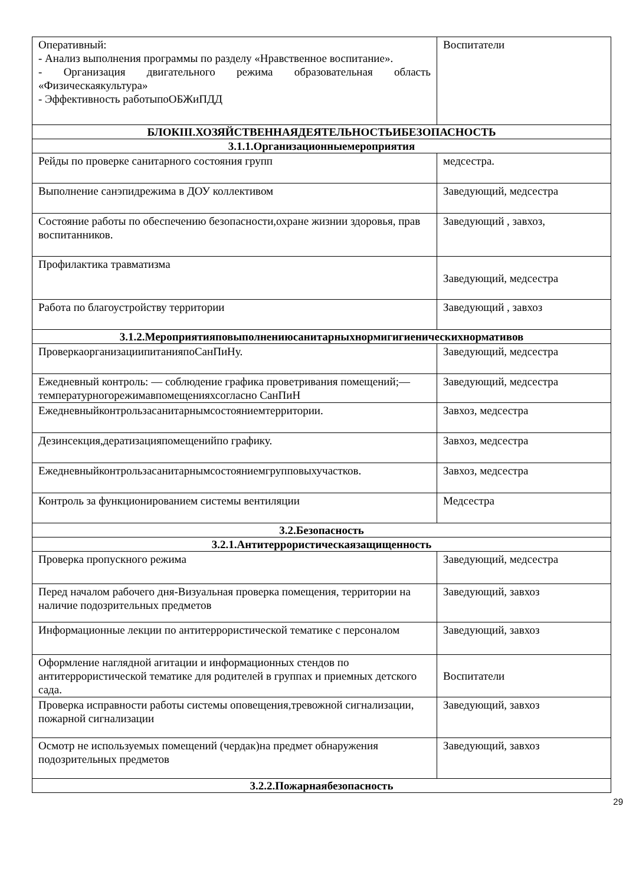| Оперативный: - Анализ выполнения программы по разделу «Нравственное воспитание». - Организация двигательного режима образовательная область «Физическаякультура» - Эффективность работыпоОБЖиПДД | Воспитатели |
| БЛОКIII.ХОЗЯЙСТВЕННАЯДЕЯТЕЛЬНОСТЬИБЕЗОПАСНОСТЬ | |
| 3.1.1.Организационныемероприятия | |
| Рейды по проверке санитарного состояния групп | медсестра. |
| Выполнение санэпидрежима в ДОУ коллективом | Заведующий, медсестра |
| Состояние работы по обеспечению безопасности,охране жизнии здоровья, прав воспитанников. | Заведующий , завхоз, |
| Профилактика травматизма | Заведующий, медсестра |
| Работа по благоустройству территории | Заведующий , завхоз |
| 3.1.2.Мероприятияповыполнениюсанитарныхнормигигиеническихнормативов | |
| ПроверкаорганизациипитанияпоСанПиНу. | Заведующий, медсестра |
| Ежедневный контроль: — соблюдение графика проветривания помещений;—температурногорежимавпомещенияхсогласно СанПиН | Заведующий, медсестра |
| Ежедневныйконтрользасанитарнымсостояниемтерритории. | Завхоз, медсестра |
| Дезинсекция,дератизацияпомещенийпо графику. | Завхоз, медсестра |
| Ежедневныйконтрользасанитарнымсостояниемгрупповыхучастков. | Завхоз, медсестра |
| Контроль за функционированием системы вентиляции | Медсестра |
| 3.2.Безопасность | |
| 3.2.1.Антитеррористическаязащищенность | |
| Проверка пропускного режима | Заведующий, медсестра |
| Перед началом рабочего дня-Визуальная проверка помещения, территории на наличие подозрительных предметов | Заведующий, завхоз |
| Информационные лекции по антитеррористической тематике с персоналом | Заведующий, завхоз |
| Оформление наглядной агитации и информационных стендов по антитеррористической тематике для родителей в группах и приемных детского сада. | Воспитатели |
| Проверка исправности работы системы оповещения,тревожной сигнализации, пожарной сигнализации | Заведующий, завхоз |
| Осмотр не используемых помещений (чердак)на предмет обнаружения подозрительных предметов | Заведующий, завхоз |
| 3.2.2.Пожарнаябезопасность | |
29